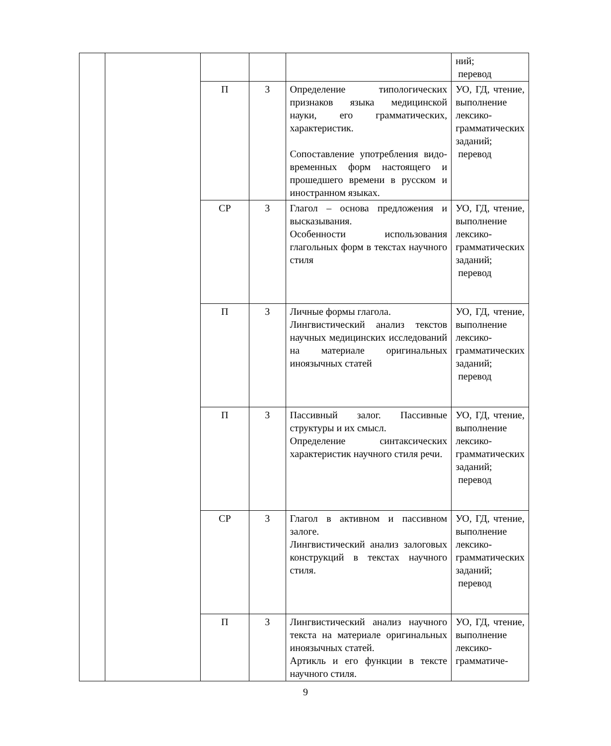| | | | | | ний; перевод |
| | | П | 3 | Определение типологических признаков языка медицинской науки, его грамматических, характеристик. Сопоставление употребления видо-временных форм настоящего и прошедшего времени в русском и иностранном языках. | УО, ГД, чтение, выполнение лексико-грамматических заданий; перевод |
| | | СР | 3 | Глагол – основа предложения и высказывания. Особенности использования глагольных форм в текстах научного стиля | УО, ГД, чтение, выполнение лексико-грамматических заданий; перевод |
| | | П | 3 | Личные формы глагола. Лингвистический анализ текстов научных медицинских исследований на материале оригинальных иноязычных статей | УО, ГД, чтение, выполнение лексико-грамматических заданий; перевод |
| | | П | 3 | Пассивный залог. Пассивные структуры и их смысл. Определение синтаксических характеристик научного стиля речи. | УО, ГД, чтение, выполнение лексико-грамматических заданий; перевод |
| | | СР | 3 | Глагол в активном и пассивном залоге. Лингвистический анализ залоговых конструкций в текстах научного стиля. | УО, ГД, чтение, выполнение лексико-грамматических заданий; перевод |
| | | П | 3 | Лингвистический анализ научного текста на материале оригинальных иноязычных статей. Артикль и его функции в тексте научного стиля. | УО, ГД, чтение, выполнение лексико-грамматиче- |
9